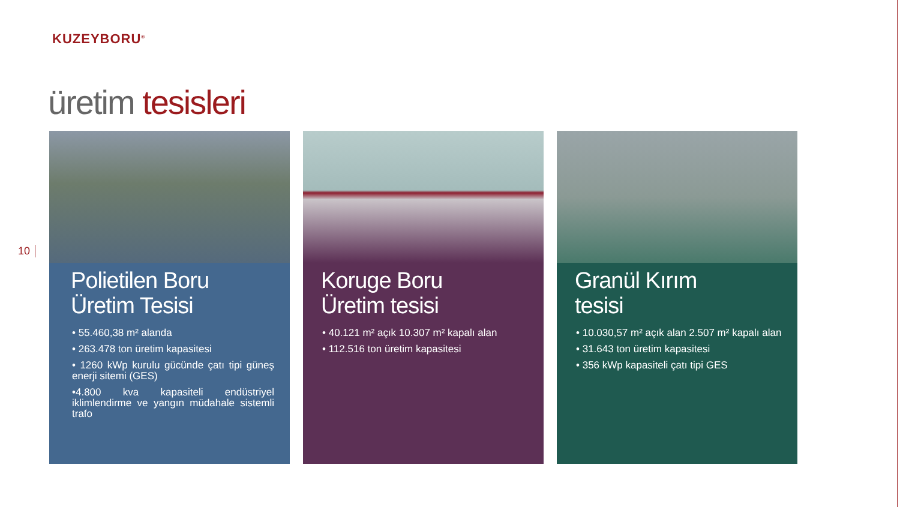KUZEYBORU<sup>®</sup>
üretim tesisleri
10
Polietilen Boru
Üretim Tesisi
• 55.460,38 m² alanda
• 263.478 ton üretim kapasitesi
• 1260 kWp kurulu gücünde çatı tipi güneş enerji sitemi (GES)
•4.800 kva kapasiteli endüstriyel iklimlendirme ve yangın müdahale sistemli trafo
Koruge Boru
Üretim tesisi
• 40.121 m² açık 10.307 m² kapalı alan
• 112.516 ton üretim kapasitesi
Granül Kırım
tesisi
• 10.030,57 m² açık alan 2.507 m² kapalı alan
• 31.643 ton üretim kapasitesi
• 356 kWp kapasiteli çatı tipi GES